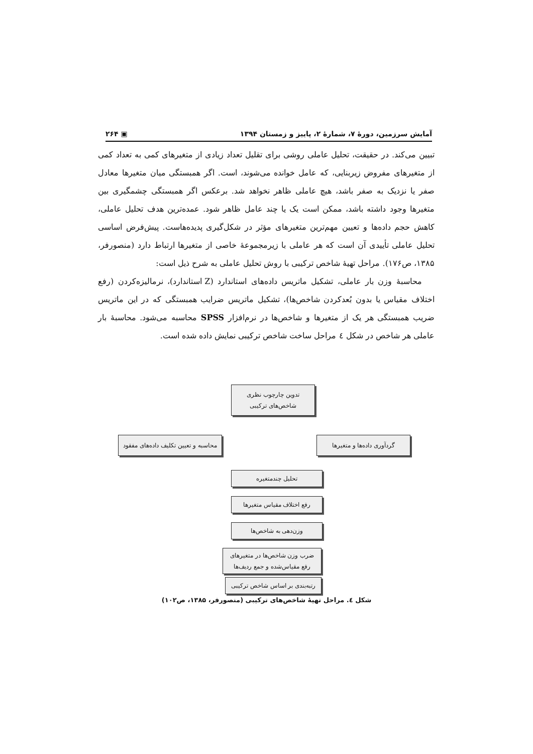آمایش سرزمین، دورهٔ ۷، شمارهٔ ۲، پاییز و زمستان ۱۳۹۴ ▣ ۲۶۴
تبیین می‌کند. در حقیقت، تحلیل عاملی روشی برای تقلیل تعداد زیادی از متغیرهای کمی به تعداد کمی از متغیرهای مفروض زیربنایی، که عامل خوانده می‌شوند، است. اگر همبستگی میان متغیرها معادل صفر یا نزدیک به صفر باشد، هیچ عاملی ظاهر نخواهد شد. برعکس اگر همبستگی چشمگیری بین متغیرها وجود داشته باشد، ممکن است یک یا چند عامل ظاهر شود. عمده‌ترین هدف تحلیل عاملی، کاهش حجم داده‌ها و تعیین مهم‌ترین متغیرهای مؤثر در شکل‌گیری پدیده‌هاست. پیش‌فرض اساسی تحلیل عاملی تأییدی آن است که هر عاملی با زیرمجموعهٔ خاصی از متغیرها ارتباط دارد (منصورفر، ۱۳۸۵، ص۱۷۶). مراحل تهیهٔ شاخص ترکیبی با روش تحلیل عاملی به شرح ذیل است:
محاسبهٔ وزن بار عاملی، تشکیل ماتریس داده‌های استاندارد (Z استاندارد)، نرمالیزه‌کردن (رفع اختلاف مقیاس یا بدون بُعدکردن شاخص‌ها)، تشکیل ماتریس ضرایب همبستگی که در این ماتریس ضریب همبستگی هر یک از متغیرها و شاخص‌ها در نرم‌افزار SPSS محاسبه می‌شود. محاسبهٔ بار عاملی هر شاخص در شکل ٤ مراحل ساخت شاخص ترکیبی نمایش داده شده است.
تدوین چارچوب نظری
شاخص‌های ترکیبی
محاسبه و تعیین تکلیف داده‌های مفقود
گردآوری داده‌ها و متغیرها
تحلیل چندمتغیره
رفع اختلاف مقیاس متغیرها
وزن‌دهی به شاخص‌ها
ضرب وزن شاخص‌ها در متغیرهای
رفع مقیاس‌شده و جمع ردیف‌ها
رتبه‌بندی بر اساس شاخص ترکیبی
شکل ٤. مراحل تهیهٔ شاخص‌های ترکیبی (منصورفر، ۱۳۸۵، ص۱۰۲)